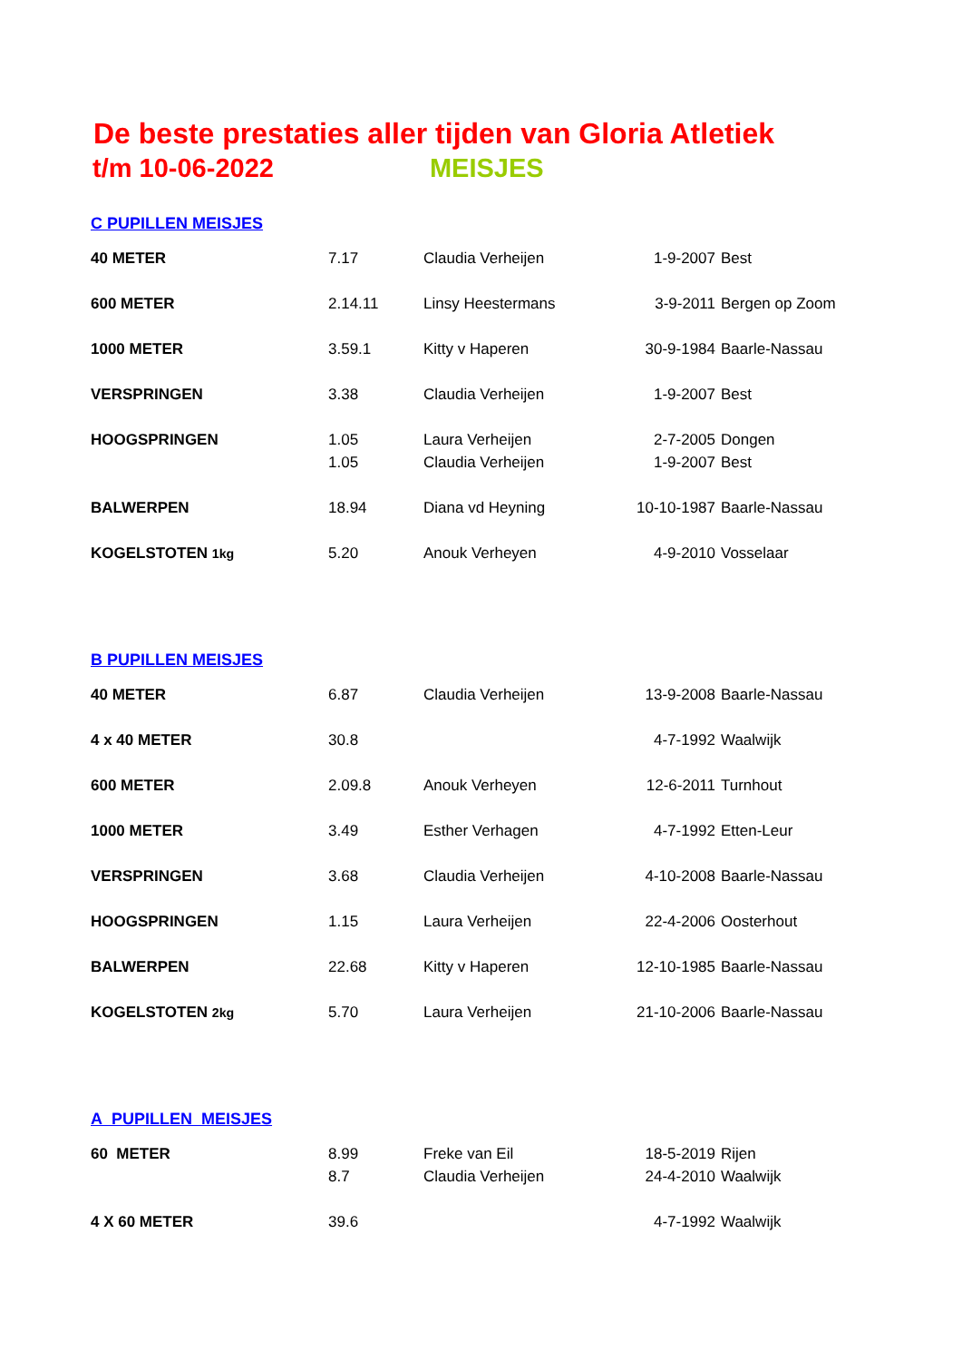De beste prestaties aller tijden van Gloria Atletiek
t/m 10-06-2022 MEISJES
C PUPILLEN MEISJES
| 40 METER | 7.17 | Claudia Verheijen | 1-9-2007 | Best |
| 600 METER | 2.14.11 | Linsy Heestermans | 3-9-2011 | Bergen op Zoom |
| 1000 METER | 3.59.1 | Kitty v Haperen | 30-9-1984 | Baarle-Nassau |
| VERSPRINGEN | 3.38 | Claudia Verheijen | 1-9-2007 | Best |
| HOOGSPRINGEN | 1.05 | Laura Verheijen | 2-7-2005 | Dongen |
| | 1.05 | Claudia Verheijen | 1-9-2007 | Best |
| BALWERPEN | 18.94 | Diana vd Heyning | 10-10-1987 | Baarle-Nassau |
| KOGELSTOTEN 1kg | 5.20 | Anouk Verheyen | 4-9-2010 | Vosselaar |
B PUPILLEN MEISJES
| 40 METER | 6.87 | Claudia Verheijen | 13-9-2008 | Baarle-Nassau |
| 4 x 40 METER | 30.8 | | 4-7-1992 | Waalwijk |
| 600 METER | 2.09.8 | Anouk Verheyen | 12-6-2011 | Turnhout |
| 1000 METER | 3.49 | Esther Verhagen | 4-7-1992 | Etten-Leur |
| VERSPRINGEN | 3.68 | Claudia Verheijen | 4-10-2008 | Baarle-Nassau |
| HOOGSPRINGEN | 1.15 | Laura Verheijen | 22-4-2006 | Oosterhout |
| BALWERPEN | 22.68 | Kitty v Haperen | 12-10-1985 | Baarle-Nassau |
| KOGELSTOTEN 2kg | 5.70 | Laura Verheijen | 21-10-2006 | Baarle-Nassau |
A PUPILLEN MEISJES
| 60 METER | 8.99 | Freke van Eil | 18-5-2019 | Rijen |
| | 8.7 | Claudia Verheijen | 24-4-2010 | Waalwijk |
| 4 X 60 METER | 39.6 | | 4-7-1992 | Waalwijk |